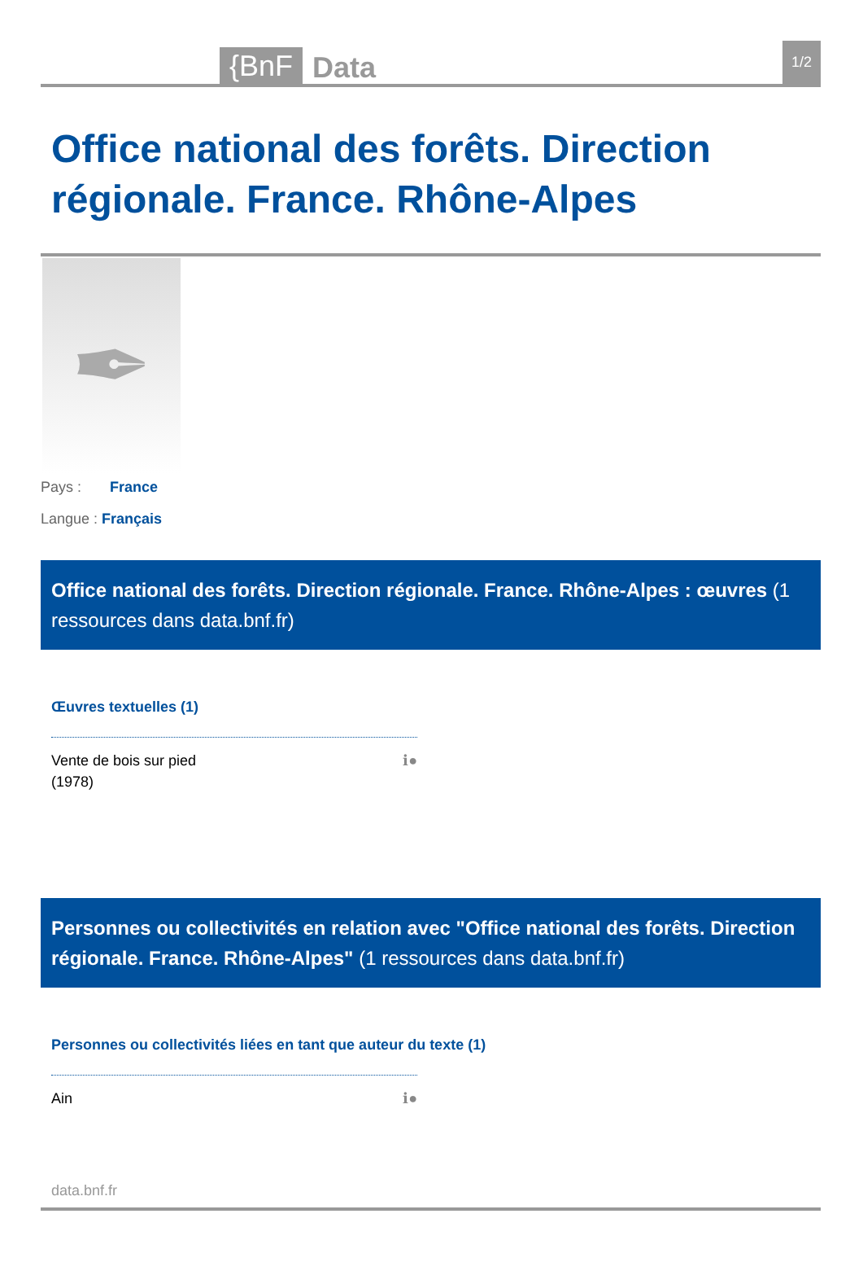{BnF Data 1/2
Office national des forêts. Direction régionale. France. Rhône-Alpes
✒
Pays : France
Langue : Français
Office national des forêts. Direction régionale. France. Rhône-Alpes : œuvres (1 ressources dans data.bnf.fr)
Œuvres textuelles (1)
Vente de bois sur pied
(1978) ℹ●
Personnes ou collectivités en relation avec "Office national des forêts. Direction régionale. France. Rhône-Alpes" (1 ressources dans data.bnf.fr)
Personnes ou collectivités liées en tant que auteur du texte (1)
Ain ℹ●
data.bnf.fr